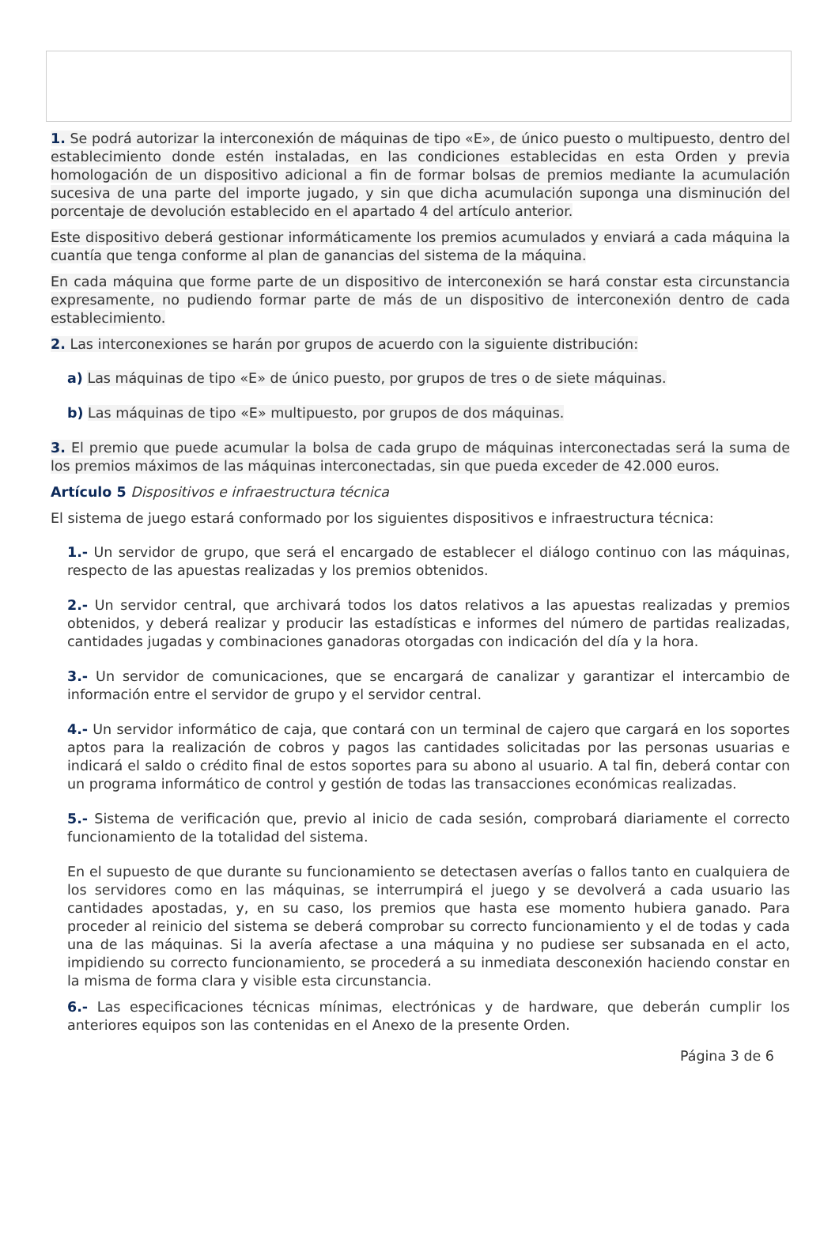1. Se podrá autorizar la interconexión de máquinas de tipo «E», de único puesto o multipuesto, dentro del establecimiento donde estén instaladas, en las condiciones establecidas en esta Orden y previa homologación de un dispositivo adicional a fin de formar bolsas de premios mediante la acumulación sucesiva de una parte del importe jugado, y sin que dicha acumulación suponga una disminución del porcentaje de devolución establecido en el apartado 4 del artículo anterior.
Este dispositivo deberá gestionar informáticamente los premios acumulados y enviará a cada máquina la cuantía que tenga conforme al plan de ganancias del sistema de la máquina.
En cada máquina que forme parte de un dispositivo de interconexión se hará constar esta circunstancia expresamente, no pudiendo formar parte de más de un dispositivo de interconexión dentro de cada establecimiento.
2. Las interconexiones se harán por grupos de acuerdo con la siguiente distribución:
a) Las máquinas de tipo «E» de único puesto, por grupos de tres o de siete máquinas.
b) Las máquinas de tipo «E» multipuesto, por grupos de dos máquinas.
3. El premio que puede acumular la bolsa de cada grupo de máquinas interconectadas será la suma de los premios máximos de las máquinas interconectadas, sin que pueda exceder de 42.000 euros.
Artículo 5 Dispositivos e infraestructura técnica
El sistema de juego estará conformado por los siguientes dispositivos e infraestructura técnica:
1.- Un servidor de grupo, que será el encargado de establecer el diálogo continuo con las máquinas, respecto de las apuestas realizadas y los premios obtenidos.
2.- Un servidor central, que archivará todos los datos relativos a las apuestas realizadas y premios obtenidos, y deberá realizar y producir las estadísticas e informes del número de partidas realizadas, cantidades jugadas y combinaciones ganadoras otorgadas con indicación del día y la hora.
3.- Un servidor de comunicaciones, que se encargará de canalizar y garantizar el intercambio de información entre el servidor de grupo y el servidor central.
4.- Un servidor informático de caja, que contará con un terminal de cajero que cargará en los soportes aptos para la realización de cobros y pagos las cantidades solicitadas por las personas usuarias e indicará el saldo o crédito final de estos soportes para su abono al usuario. A tal fin, deberá contar con un programa informático de control y gestión de todas las transacciones económicas realizadas.
5.- Sistema de verificación que, previo al inicio de cada sesión, comprobará diariamente el correcto funcionamiento de la totalidad del sistema.
En el supuesto de que durante su funcionamiento se detectasen averías o fallos tanto en cualquiera de los servidores como en las máquinas, se interrumpirá el juego y se devolverá a cada usuario las cantidades apostadas, y, en su caso, los premios que hasta ese momento hubiera ganado. Para proceder al reinicio del sistema se deberá comprobar su correcto funcionamiento y el de todas y cada una de las máquinas. Si la avería afectase a una máquina y no pudiese ser subsanada en el acto, impidiendo su correcto funcionamiento, se procederá a su inmediata desconexión haciendo constar en la misma de forma clara y visible esta circunstancia.
6.- Las especificaciones técnicas mínimas, electrónicas y de hardware, que deberán cumplir los anteriores equipos son las contenidas en el Anexo de la presente Orden.
Página 3 de 6